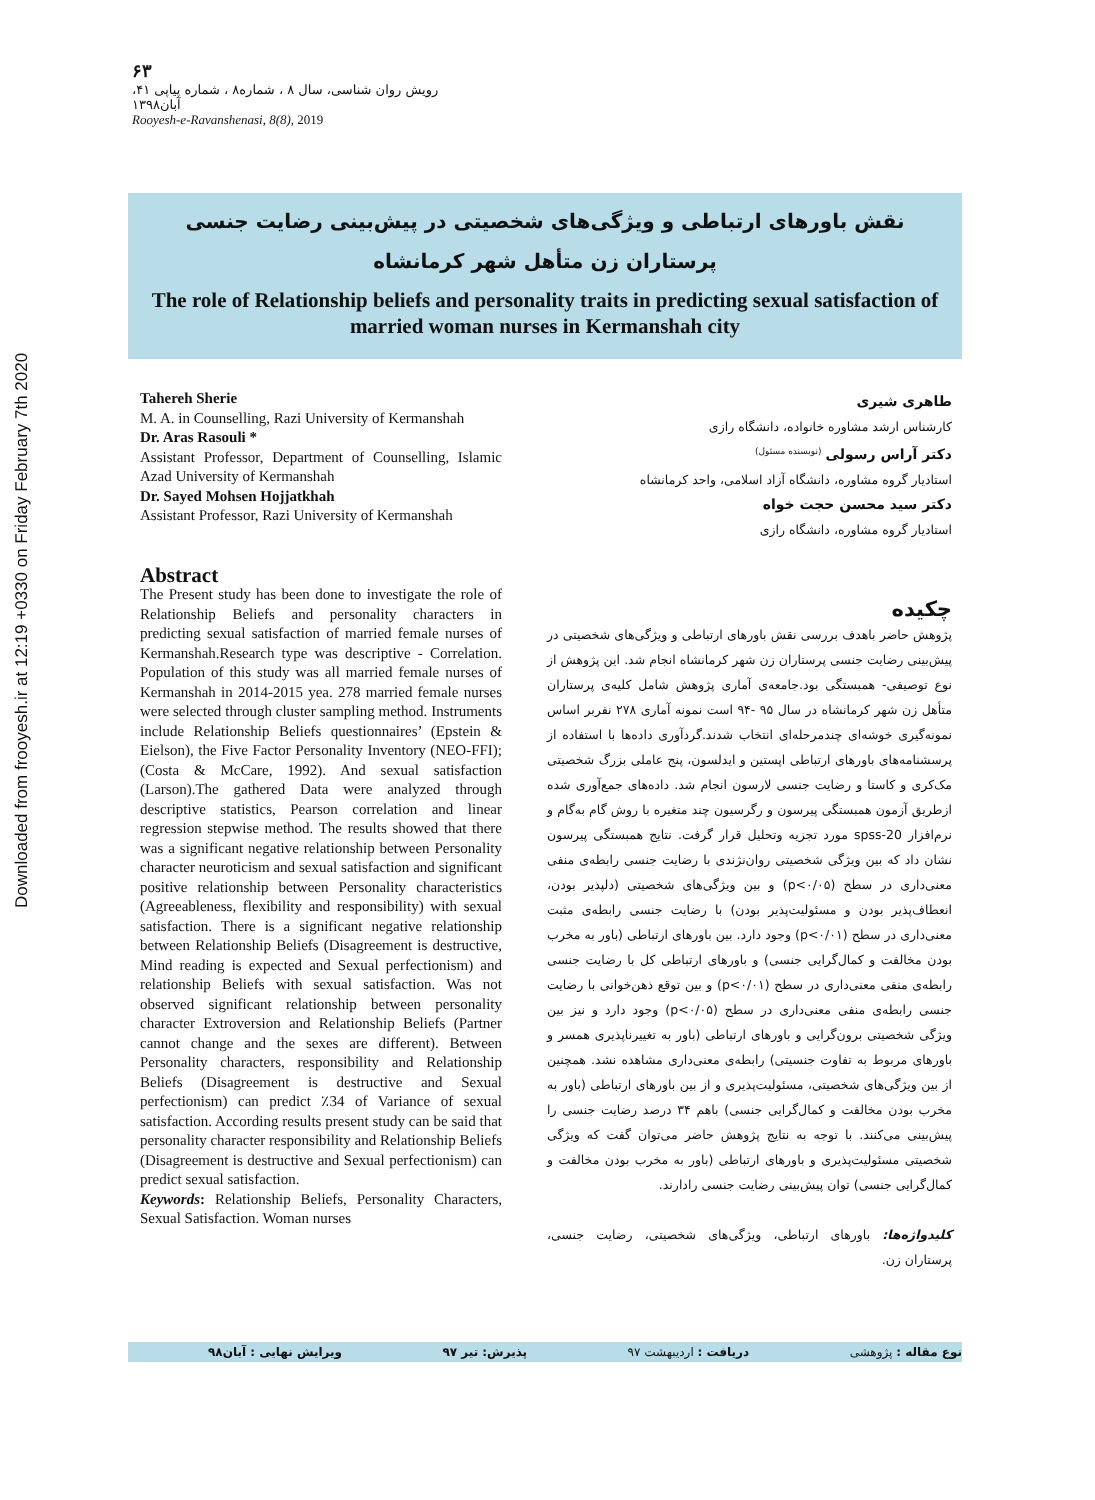Downloaded from frooyesh.ir at 12:19 +0330 on Friday February 7th 2020
۶۳
رویش روان شناسی، سال ۸ ، شماره۸ ، شماره پیاپی ۴۱، آبان۱۳۹۸
Rooyesh-e-Ravanshenasi, 8(8), 2019
نقش باورهای ارتباطی و ویژگی‌های شخصیتی در پیش‌بینی رضایت جنسی پرستاران زن متأهل شهر کرمانشاه
The role of Relationship beliefs and personality traits in predicting sexual satisfaction of married woman nurses in Kermanshah city
Tahereh Sherie
M. A. in Counselling, Razi University of Kermanshah
Dr. Aras Rasouli *
Assistant Professor, Department of Counselling, Islamic Azad University of Kermanshah
Dr. Sayed Mohsen Hojjatkhah
Assistant Professor, Razi University of Kermanshah
Abstract
The Present study has been done to investigate the role of Relationship Beliefs and personality characters in predicting sexual satisfaction of married female nurses of Kermanshah.Research type was descriptive - Correlation. Population of this study was all married female nurses of Kermanshah in 2014-2015 yea. 278 married female nurses were selected through cluster sampling method. Instruments include Relationship Beliefs questionnaires’ (Epstein & Eielson), the Five Factor Personality Inventory (NEO-FFI); (Costa & McCare, 1992). And sexual satisfaction (Larson).The gathered Data were analyzed through descriptive statistics, Pearson correlation and linear regression stepwise method. The results showed that there was a significant negative relationship between Personality character neuroticism and sexual satisfaction and significant positive relationship between Personality characteristics (Agreeableness, flexibility and responsibility) with sexual satisfaction. There is a significant negative relationship between Relationship Beliefs (Disagreement is destructive, Mind reading is expected and Sexual perfectionism) and relationship Beliefs with sexual satisfaction. Was not observed significant relationship between personality character Extroversion and Relationship Beliefs (Partner cannot change and the sexes are different). Between Personality characters, responsibility and Relationship Beliefs (Disagreement is destructive and Sexual perfectionism) can predict ٪34 of Variance of sexual satisfaction. According results present study can be said that personality character responsibility and Relationship Beliefs (Disagreement is destructive and Sexual perfectionism) can predict sexual satisfaction.
Keywords: Relationship Beliefs, Personality Characters, Sexual Satisfaction. Woman nurses
طاهری شیری
کارشناس ارشد مشاوره خانواده، دانشگاه رازی
دکتر آراس رسولی <sup>(نویسنده مسئول)</sup>
استادیار گروه مشاوره، دانشگاه آزاد اسلامی، واحد کرمانشاه
دکتر سید محسن حجت خواه
استادیار گروه مشاوره، دانشگاه رازی
چکیده
پژوهش حاضر باهدف بررسی نقش باورهای ارتباطی و ویژگی‌های شخصیتی در پیش‌بینی رضایت جنسی پرستاران زن شهر کرمانشاه انجام شد. این پژوهش از نوع توصیفی- همبستگی بود.جامعه‌ی آماری پژوهش شامل کلیه‌ی پرستاران متأهل زن شهر کرمانشاه در سال ۹۵ -۹۴ است نمونه آماری ۲۷۸ نفربر اساس نمونه‌گیری خوشه‌ای چندمرحله‌ای انتخاب شدند.گردآوری داده‌ها با استفاده از پرسشنامه‌های باورهای ارتباطی اپستین و ایدلسون، پنج عاملی بزرگ شخصیتی مک‌کری و کاستا و رضایت جنسی لارسون انجام شد. داده‌های جمع‌آوری شده ازطریق آزمون همبستگی پیرسون و رگرسیون چند متغیره با روش گام به‌گام و نرم‌افزار spss-20 مورد تجزیه وتحلیل قرار گرفت. نتایج همبستگی پیرسون نشان داد که بین ویژگی شخصیتی روان‌نژندی با رضایت جنسی رابطه‌ی منفی معنی‌داری در سطح (p<۰/۰۵) و بین ویژگی‌های شخصیتی (دلپذیر بودن، انعطاف‌پذیر بودن و مسئولیت‌پذیر بودن) با رضایت جنسی رابطه‌ی مثبت معنی‌داری در سطح (p<۰/۰۱) وجود دارد. بین باورهای ارتباطی (باور به مخرب بودن مخالفت و کمال‌گرایی جنسی) و باورهای ارتباطی کل با رضایت جنسی رابطه‌ی منفی معنی‌داری در سطح (p<۰/۰۱) و بین توقع ذهن‌خوانی با رضایت جنسی رابطه‌ی منفی معنی‌داری در سطح (p<۰/۰۵) وجود دارد و نیز بین ویژگی شخصیتی برون‌گرایی و باورهای ارتباطی (باور به تغییرناپذیری همسر و باورهای مربوط به تفاوت جنسیتی) رابطه‌ی معنی‌داری مشاهده نشد. همچنین از بین ویژگی‌های شخصیتی، مسئولیت‌پذیری و از بین باورهای ارتباطی (باور به مخرب بودن مخالفت و کمال‌گرایی جنسی) باهم ۳۴ درصد رضایت جنسی را پیش‌بینی می‌کنند. با توجه به نتایج پژوهش حاضر می‌توان گفت که ویژگی شخصیتی مسئولیت‌پذیری و باورهای ارتباطی (باور به مخرب بودن مخالفت و کمال‌گرایی جنسی) توان پیش‌بینی رضایت جنسی رادارند.
کلیدواژه‌ها: باورهای ارتباطی، ویژگی‌های شخصیتی، رضایت جنسی، پرستاران زن.
نوع مقاله : پژوهشی دریافت : اردیبهشت ۹۷ پذیرش: تیر ۹۷ ویرایش نهایی : آبان۹۸